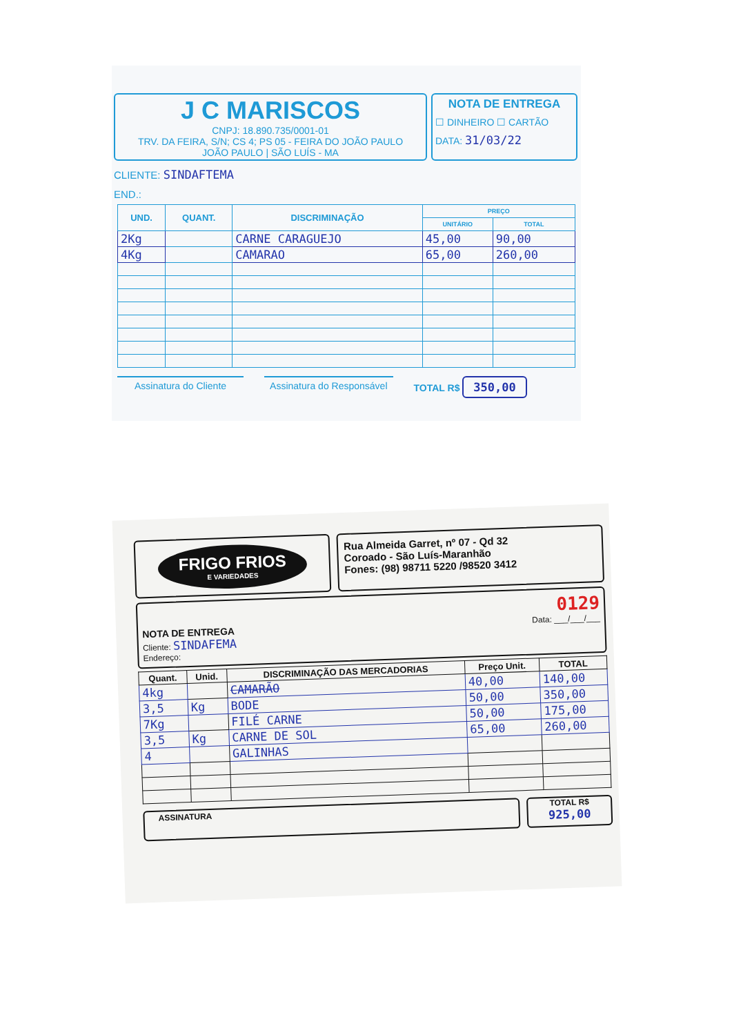J C MARISCOS
CNPJ: 18.890.735/0001-01
TRV. DA FEIRA, S/N; CS 4; PS 05 - FEIRA DO JOÃO PAULO
JOÃO PAULO | SÃO LUÍS - MA
NOTA DE ENTREGA
☐ DINHEIRO ☐ CARTÃO
DATA: 31/03/22
CLIENTE: SINDAFTEMA
END.:
| UND. | QUANT. | DISCRIMINAÇÃO | PREÇO | |
| --- | --- | --- | --- | --- |
| | | | UNITÁRIO | TOTAL |
| 2Kg | | CARNE CARAGUEJO | 45,00 | 90,00 |
| 4Kg | | CAMARAO | 65,00 | 260,00 |
Assinatura do Cliente Assinatura do Responsável TOTAL R$ 350,00
FRIGO FRIOS
E VARIEDADES
Rua Almeida Garret, nº 07 - Qd 32
Coroado - São Luís-Maranhão
Fones: (98) 98711 5220 /98520 3412
0129
NOTA DE ENTREGA Data: ___/___/___
Cliente: SINDAFEMA
Endereço:
| Quant. | Unid. | DISCRIMINAÇÃO DAS MERCADORIAS | Preço Unit. | TOTAL |
| --- | --- | --- | --- | --- |
| 4kg | | CAMARÃO | 40,00 | 140,00 |
| 3,5 | Kg | BODE | 50,00 | 350,00 |
| 7Kg | | FILÉ CARNE | 50,00 | 175,00 |
| 3,5 | Kg | CARNE DE SOL | 65,00 | 260,00 |
| 4 | | GALINHAS | | |
ASSINATURA
TOTAL R$
925,00